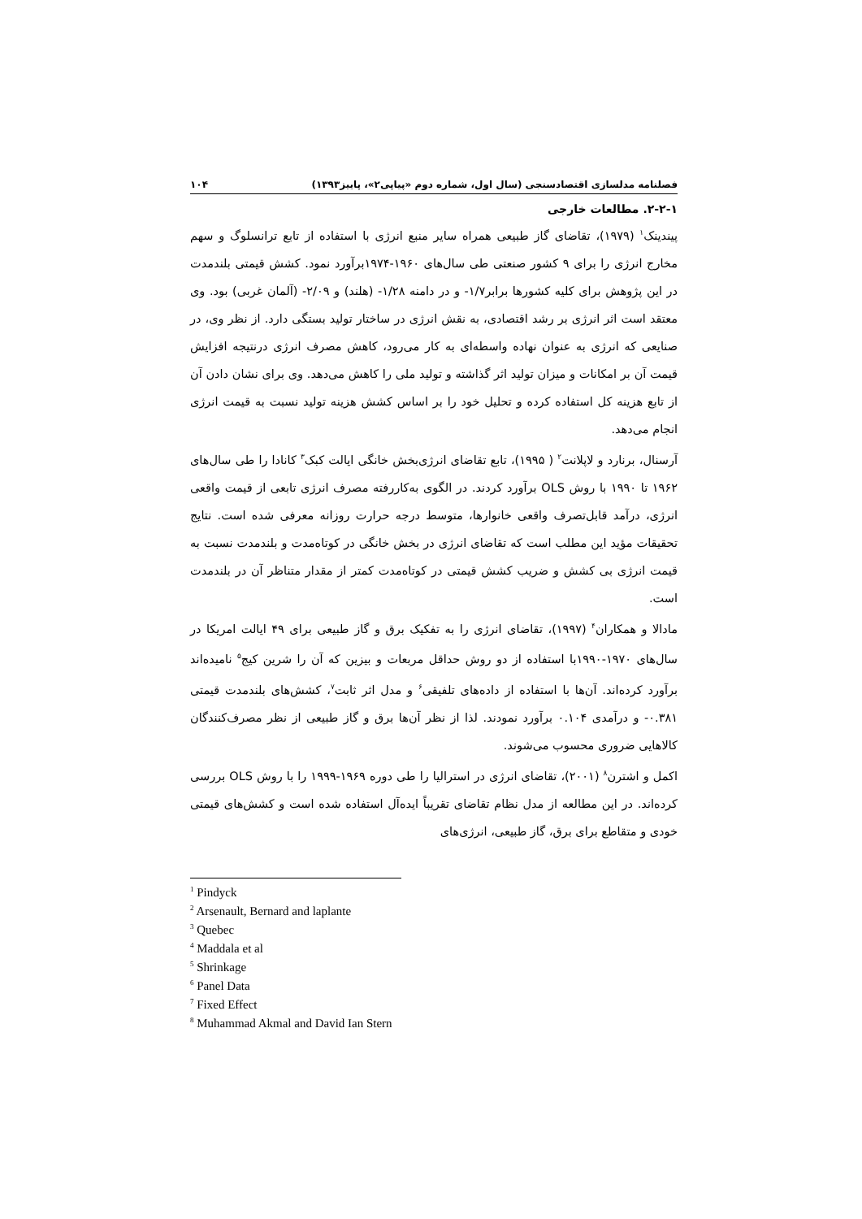فصلنامه مدلسازی اقتصادسنجی (سال اول، شماره دوم «پیاپی۲»، پاییز۱۳۹۳) ۱۰۴
۲-۲-۱. مطالعات خارجی
پیندینک<sup>۱</sup> (۱۹۷۹)، تقاضای گاز طبیعی همراه سایر منبع انرژی با استفاده از تابع ترانسلوگ و سهم مخارج انرژی را برای ۹ کشور صنعتی طی سال‌های ۱۹۶۰-۱۹۷۴برآورد نمود. کشش قیمتی بلندمدت در این پژوهش برای کلیه کشورها برابر۱/۷- و در دامنه ۱/۲۸- (هلند) و ۲/۰۹- (آلمان غربی) بود. وی معتقد است اثر انرژی بر رشد اقتصادی، به نقش انرژی در ساختار تولید بستگی دارد. از نظر وی، در صنایعی که انرژی به عنوان نهاده واسطه‌ای به کار می‌رود، کاهش مصرف انرژی درنتیجه افزایش قیمت آن بر امکانات و میزان تولید اثر گذاشته و تولید ملی را کاهش می‌دهد. وی برای نشان دادن آن از تابع هزینه کل استفاده کرده و تحلیل خود را بر اساس کشش هزینه تولید نسبت به قیمت انرژی انجام می‌دهد.
آرسنال، برنارد و لاپلانت<sup>۲</sup> ( ۱۹۹۵)، تابع تقاضای انرژی‌بخش خانگی ایالت کبک<sup>۳</sup> کانادا را طی سال‌های ۱۹۶۲ تا ۱۹۹۰ با روش OLS برآورد کردند. در الگوی به‌کاررفته مصرف انرژی تابعی از قیمت واقعی انرژی، درآمد قابل‌تصرف واقعی خانوارها، متوسط درجه حرارت روزانه معرفی شده است. نتایج تحقیقات مؤید این مطلب است که تقاضای انرژی در بخش خانگی در کوتاه‌مدت و بلندمدت نسبت به قیمت انرژی بی کشش و ضریب کشش قیمتی در کوتاه‌مدت کمتر از مقدار متناظر آن در بلندمدت است.
مادالا و همکاران<sup>۴</sup> (۱۹۹۷)، تقاضای انرژی را به تفکیک برق و گاز طبیعی برای ۴۹ ایالت امریکا در سال‌های ۱۹۷۰-۱۹۹۰با استفاده از دو روش حداقل مربعات و بیزین که آن را شرین کیج<sup>۵</sup> نامیده‌اند برآورد کرده‌اند. آن‌ها با استفاده از داده‌های تلفیقی<sup>۶</sup> و مدل اثر ثابت<sup>۷</sup>، کشش‌های بلندمدت قیمتی ۰.۳۸۱- و درآمدی ۰.۱۰۴ برآورد نمودند. لذا از نظر آن‌ها برق و گاز طبیعی از نظر مصرف‌کنندگان کالاهایی ضروری محسوب می‌شوند.
اکمل و اشترن<sup>۸</sup> (۲۰۰۱)، تقاضای انرژی در استرالیا را طی دوره ۱۹۶۹-۱۹۹۹ را با روش OLS بررسی کرده‌اند. در این مطالعه از مدل نظام تقاضای تقریباً ایده‌آل استفاده شده است و کشش‌های قیمتی خودی و متقاطع برای برق، گاز طبیعی، انرژی‌های
<sup>1</sup> Pindyck
<sup>2</sup> Arsenault, Bernard and laplante
<sup>3</sup> Quebec
<sup>4</sup> Maddala et al
<sup>5</sup> Shrinkage
<sup>6</sup> Panel Data
<sup>7</sup> Fixed Effect
<sup>8</sup> Muhammad Akmal and David Ian Stern